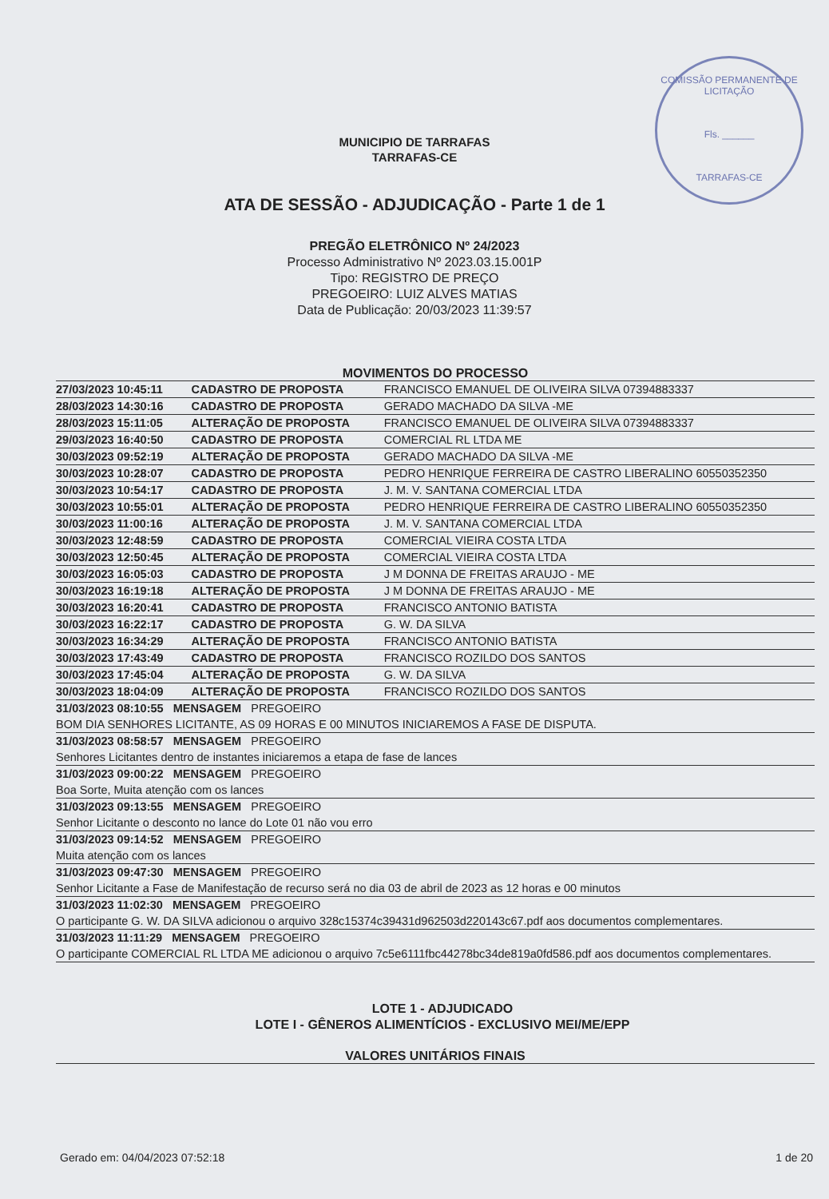COMISSÃO PERMANENTE DE LICITAÇÃO
Fls. ______
TARRAFAS-CE
MUNICIPIO DE TARRAFAS
TARRAFAS-CE
ATA DE SESSÃO - ADJUDICAÇÃO - Parte 1 de 1
PREGÃO ELETRÔNICO Nº 24/2023
Processo Administrativo Nº 2023.03.15.001P
Tipo: REGISTRO DE PREÇO
PREGOEIRO: LUIZ ALVES MATIAS
Data de Publicação: 20/03/2023 11:39:57
MOVIMENTOS DO PROCESSO
| 27/03/2023 10:45:11 | CADASTRO DE PROPOSTA | FRANCISCO EMANUEL DE OLIVEIRA SILVA 07394883337 |
| 28/03/2023 14:30:16 | CADASTRO DE PROPOSTA | GERADO MACHADO DA SILVA -ME |
| 28/03/2023 15:11:05 | ALTERAÇÃO DE PROPOSTA | FRANCISCO EMANUEL DE OLIVEIRA SILVA 07394883337 |
| 29/03/2023 16:40:50 | CADASTRO DE PROPOSTA | COMERCIAL RL LTDA ME |
| 30/03/2023 09:52:19 | ALTERAÇÃO DE PROPOSTA | GERADO MACHADO DA SILVA -ME |
| 30/03/2023 10:28:07 | CADASTRO DE PROPOSTA | PEDRO HENRIQUE FERREIRA DE CASTRO LIBERALINO 60550352350 |
| 30/03/2023 10:54:17 | CADASTRO DE PROPOSTA | J. M. V. SANTANA COMERCIAL LTDA |
| 30/03/2023 10:55:01 | ALTERAÇÃO DE PROPOSTA | PEDRO HENRIQUE FERREIRA DE CASTRO LIBERALINO 60550352350 |
| 30/03/2023 11:00:16 | ALTERAÇÃO DE PROPOSTA | J. M. V. SANTANA COMERCIAL LTDA |
| 30/03/2023 12:48:59 | CADASTRO DE PROPOSTA | COMERCIAL VIEIRA COSTA LTDA |
| 30/03/2023 12:50:45 | ALTERAÇÃO DE PROPOSTA | COMERCIAL VIEIRA COSTA LTDA |
| 30/03/2023 16:05:03 | CADASTRO DE PROPOSTA | J M DONNA DE FREITAS ARAUJO - ME |
| 30/03/2023 16:19:18 | ALTERAÇÃO DE PROPOSTA | J M DONNA DE FREITAS ARAUJO - ME |
| 30/03/2023 16:20:41 | CADASTRO DE PROPOSTA | FRANCISCO ANTONIO BATISTA |
| 30/03/2023 16:22:17 | CADASTRO DE PROPOSTA | G. W. DA SILVA |
| 30/03/2023 16:34:29 | ALTERAÇÃO DE PROPOSTA | FRANCISCO ANTONIO BATISTA |
| 30/03/2023 17:43:49 | CADASTRO DE PROPOSTA | FRANCISCO ROZILDO DOS SANTOS |
| 30/03/2023 17:45:04 | ALTERAÇÃO DE PROPOSTA | G. W. DA SILVA |
| 30/03/2023 18:04:09 | ALTERAÇÃO DE PROPOSTA | FRANCISCO ROZILDO DOS SANTOS |
| 31/03/2023 08:10:55 MENSAGEM PREGOEIRO |
| BOM DIA SENHORES LICITANTE, AS 09 HORAS E 00 MINUTOS INICIAREMOS A FASE DE DISPUTA. |
| 31/03/2023 08:58:57 MENSAGEM PREGOEIRO |
| Senhores Licitantes dentro de instantes iniciaremos a etapa de fase de lances |
| 31/03/2023 09:00:22 MENSAGEM PREGOEIRO |
| Boa Sorte, Muita atenção com os lances |
| 31/03/2023 09:13:55 MENSAGEM PREGOEIRO |
| Senhor Licitante o desconto no lance do Lote 01 não vou erro |
| 31/03/2023 09:14:52 MENSAGEM PREGOEIRO |
| Muita atenção com os lances |
| 31/03/2023 09:47:30 MENSAGEM PREGOEIRO |
| Senhor Licitante a Fase de Manifestação de recurso será no dia 03 de abril de 2023 as 12 horas e 00 minutos |
| 31/03/2023 11:02:30 MENSAGEM PREGOEIRO |
| O participante G. W. DA SILVA adicionou o arquivo 328c15374c39431d962503d220143c67.pdf aos documentos complementares. |
| 31/03/2023 11:11:29 MENSAGEM PREGOEIRO |
| O participante COMERCIAL RL LTDA ME adicionou o arquivo 7c5e6111fbc44278bc34de819a0fd586.pdf aos documentos complementares. |
LOTE 1 - ADJUDICADO
LOTE I - GÊNEROS ALIMENTÍCIOS - EXCLUSIVO MEI/ME/EPP
VALORES UNITÁRIOS FINAIS
Gerado em: 04/04/2023 07:52:18 1 de 20